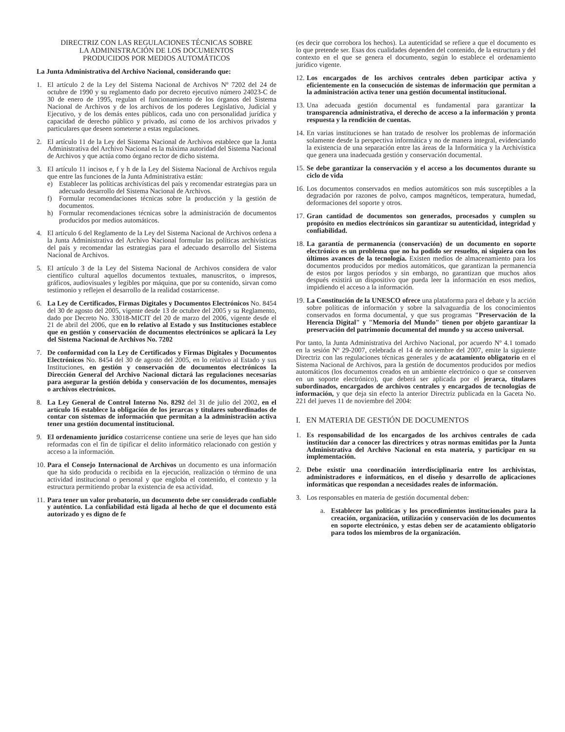DIRECTRIZ CON LAS REGULACIONES TÉCNICAS SOBRE LA ADMINISTRACIÓN DE LOS DOCUMENTOS PRODUCIDOS POR MEDIOS AUTOMÁTICOS
La Junta Administrativa del Archivo Nacional, considerando que:
1. El artículo 2 de la Ley del Sistema Nacional de Archivos Nº 7202 del 24 de octubre de 1990 y su reglamento dado por decreto ejecutivo número 24023-C de 30 de enero de 1995, regulan el funcionamiento de los órganos del Sistema Nacional de Archivos y de los archivos de los poderes Legislativo, Judicial y Ejecutivo, y de los demás entes públicos, cada uno con personalidad jurídica y capacidad de derecho público y privado, así como de los archivos privados y particulares que deseen someterse a estas regulaciones.
2. El artículo 11 de la Ley del Sistema Nacional de Archivos establece que la Junta Administrativa del Archivo Nacional es la máxima autoridad del Sistema Nacional de Archivos y que actúa como órgano rector de dicho sistema.
3. El artículo 11 incisos e, f y h de la Ley del Sistema Nacional de Archivos regula que entre las funciones de la Junta Administrativa están:
e) Establecer las políticas archivísticas del país y recomendar estrategias para un adecuado desarrollo del Sistema Nacional de Archivos.
f) Formular recomendaciones técnicas sobre la producción y la gestión de documentos.
h) Formular recomendaciones técnicas sobre la administración de documentos producidos por medios automáticos.
4. El artículo 6 del Reglamento de la Ley del Sistema Nacional de Archivos ordena a la Junta Administrativa del Archivo Nacional formular las políticas archivísticas del país y recomendar las estrategias para el adecuado desarrollo del Sistema Nacional de Archivos.
5. El artículo 3 de la Ley del Sistema Nacional de Archivos considera de valor científico cultural aquellos documentos textuales, manuscritos, o impresos, gráficos, audiovisuales y legibles por máquina, que por su contenido, sirvan como testimonio y reflejen el desarrollo de la realidad costarricense.
6. La Ley de Certificados, Firmas Digitales y Documentos Electrónicos No. 8454 del 30 de agosto del 2005, vigente desde 13 de octubre del 2005 y su Reglamento, dado por Decreto No. 33018-MICIT del 20 de marzo del 2006, vigente desde el 21 de abril del 2006, que en lo relativo al Estado y sus Instituciones establece que en gestión y conservación de documentos electrónicos se aplicará la Ley del Sistema Nacional de Archivos No. 7202
7. De conformidad con la Ley de Certificados y Firmas Digitales y Documentos Electrónicos No. 8454 del 30 de agosto del 2005, en lo relativo al Estado y sus Instituciones, en gestión y conservación de documentos electrónicos la Dirección General del Archivo Nacional dictará las regulaciones necesarias para asegurar la gestión debida y conservación de los documentos, mensajes o archivos electrónicos.
8. La Ley General de Control Interno No. 8292 del 31 de julio del 2002, en el artículo 16 establece la obligación de los jerarcas y titulares subordinados de contar con sistemas de información que permitan a la administración activa tener una gestión documental institucional.
9. El ordenamiento jurídico costarricense contiene una serie de leyes que han sido reformadas con el fin de tipificar el delito informático relacionado con gestión y acceso a la información.
10. Para el Consejo Internacional de Archivos un documento es una información que ha sido producida o recibida en la ejecución, realización o término de una actividad institucional o personal y que engloba el contenido, el contexto y la estructura permitiendo probar la existencia de esa actividad.
11. Para tener un valor probatorio, un documento debe ser considerado confiable y auténtico. La confiabilidad está ligada al hecho de que el documento está autorizado y es digno de fe
(es decir que corrobora los hechos). La autenticidad se refiere a que el documento es lo que pretende ser. Esas dos cualidades dependen del contenido, de la estructura y del contexto en el que se genera el documento, según lo establece el ordenamiento jurídico vigente.
12. Los encargados de los archivos centrales deben participar activa y eficientemente en la consecución de sistemas de información que permitan a la administración activa tener una gestión documental institucional.
13. Una adecuada gestión documental es fundamental para garantizar la transparencia administrativa, el derecho de acceso a la información y pronta respuesta y la rendición de cuentas.
14. En varias instituciones se han tratado de resolver los problemas de información solamente desde la perspectiva informática y no de manera integral, evidenciando la existencia de una separación entre las áreas de la Informática y la Archivística que genera una inadecuada gestión y conservación documental.
15. Se debe garantizar la conservación y el acceso a los documentos durante su ciclo de vida
16. Los documentos conservados en medios automáticos son más susceptibles a la degradación por razones de polvo, campos magnéticos, temperatura, humedad, deformaciones del soporte y otros.
17. Gran cantidad de documentos son generados, procesados y cumplen su propósito en medios electrónicos sin garantizar su autenticidad, integridad y confiabilidad.
18. La garantía de permanencia (conservación) de un documento en soporte electrónico es un problema que no ha podido ser resuelto, ni siquiera con los últimos avances de la tecnología. Existen medios de almacenamiento para los documentos producidos por medios automáticos, que garantizan la permanencia de estos por largos períodos y sin embargo, no garantizan que muchos años después existirá un dispositivo que pueda leer la información en esos medios, impidiendo el acceso a la información.
19. La Constitución de la UNESCO ofrece una plataforma para el debate y la acción sobre políticas de información y sobre la salvaguardia de los conocimientos conservados en forma documental, y que sus programas "Preservación de la Herencia Digital" y "Memoria del Mundo" tienen por objeto garantizar la preservación del patrimonio documental del mundo y su acceso universal.
Por tanto, la Junta Administrativa del Archivo Nacional, por acuerdo Nº 4.1 tomado en la sesión Nº 29-2007, celebrada el 14 de noviembre del 2007, emite la siguiente Directriz con las regulaciones técnicas generales y de acatamiento obligatorio en el Sistema Nacional de Archivos, para la gestión de documentos producidos por medios automáticos (los documentos creados en un ambiente electrónico o que se conserven en un soporte electrónico), que deberá ser aplicada por el jerarca, titulares subordinados, encargados de archivos centrales y encargados de tecnologías de información, y que deja sin efecto la anterior Directriz publicada en la Gaceta No. 221 del jueves 11 de noviembre del 2004:
I. EN MATERIA DE GESTIÓN DE DOCUMENTOS
1. Es responsabilidad de los encargados de los archivos centrales de cada institución dar a conocer las directrices y otras normas emitidas por la Junta Administrativa del Archivo Nacional en esta materia, y participar en su implementación.
2. Debe existir una coordinación interdisciplinaria entre los archivistas, administradores e informáticos, en el diseño y desarrollo de aplicaciones informáticas que respondan a necesidades reales de información.
3. Los responsables en materia de gestión documental deben:
a. Establecer las políticas y los procedimientos institucionales para la creación, organización, utilización y conservación de los documentos en soporte electrónico, y estas deben ser de acatamiento obligatorio para todos los miembros de la organización.